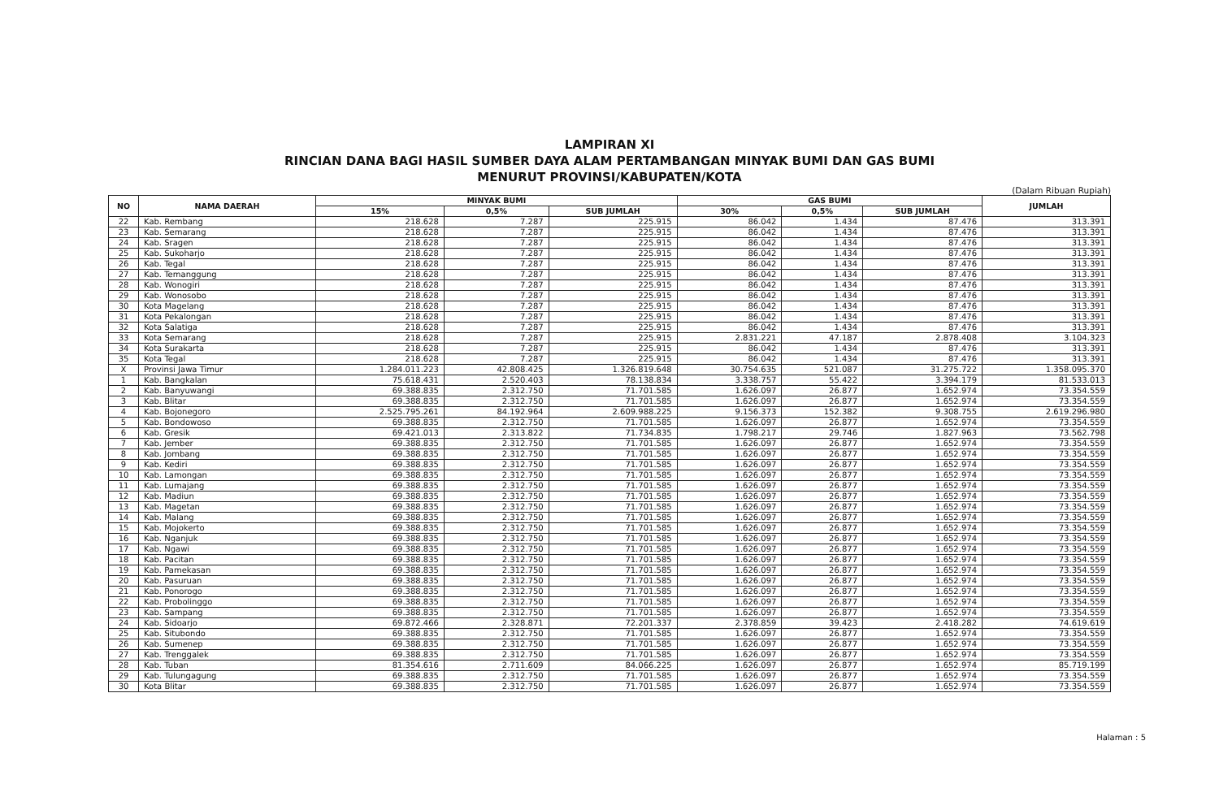LAMPIRAN XI
RINCIAN DANA BAGI HASIL SUMBER DAYA ALAM PERTAMBANGAN MINYAK BUMI DAN GAS BUMI
MENURUT PROVINSI/KABUPATEN/KOTA
(Dalam Ribuan Rupiah)
| NO | NAMA DAERAH | MINYAK BUMI | | | GAS BUMI | | | JUMLAH |
| --- | --- | --- | --- | --- | --- | --- | --- | --- |
| | | 15% | 0,5% | SUB JUMLAH | 30% | 0,5% | SUB JUMLAH | |
| 22 | Kab. Rembang | 218.628 | 7.287 | 225.915 | 86.042 | 1.434 | 87.476 | 313.391 |
| 23 | Kab. Semarang | 218.628 | 7.287 | 225.915 | 86.042 | 1.434 | 87.476 | 313.391 |
| 24 | Kab. Sragen | 218.628 | 7.287 | 225.915 | 86.042 | 1.434 | 87.476 | 313.391 |
| 25 | Kab. Sukoharjo | 218.628 | 7.287 | 225.915 | 86.042 | 1.434 | 87.476 | 313.391 |
| 26 | Kab. Tegal | 218.628 | 7.287 | 225.915 | 86.042 | 1.434 | 87.476 | 313.391 |
| 27 | Kab. Temanggung | 218.628 | 7.287 | 225.915 | 86.042 | 1.434 | 87.476 | 313.391 |
| 28 | Kab. Wonogiri | 218.628 | 7.287 | 225.915 | 86.042 | 1.434 | 87.476 | 313.391 |
| 29 | Kab. Wonosobo | 218.628 | 7.287 | 225.915 | 86.042 | 1.434 | 87.476 | 313.391 |
| 30 | Kota Magelang | 218.628 | 7.287 | 225.915 | 86.042 | 1.434 | 87.476 | 313.391 |
| 31 | Kota Pekalongan | 218.628 | 7.287 | 225.915 | 86.042 | 1.434 | 87.476 | 313.391 |
| 32 | Kota Salatiga | 218.628 | 7.287 | 225.915 | 86.042 | 1.434 | 87.476 | 313.391 |
| 33 | Kota Semarang | 218.628 | 7.287 | 225.915 | 2.831.221 | 47.187 | 2.878.408 | 3.104.323 |
| 34 | Kota Surakarta | 218.628 | 7.287 | 225.915 | 86.042 | 1.434 | 87.476 | 313.391 |
| 35 | Kota Tegal | 218.628 | 7.287 | 225.915 | 86.042 | 1.434 | 87.476 | 313.391 |
| X | Provinsi Jawa Timur | 1.284.011.223 | 42.808.425 | 1.326.819.648 | 30.754.635 | 521.087 | 31.275.722 | 1.358.095.370 |
| 1 | Kab. Bangkalan | 75.618.431 | 2.520.403 | 78.138.834 | 3.338.757 | 55.422 | 3.394.179 | 81.533.013 |
| 2 | Kab. Banyuwangi | 69.388.835 | 2.312.750 | 71.701.585 | 1.626.097 | 26.877 | 1.652.974 | 73.354.559 |
| 3 | Kab. Blitar | 69.388.835 | 2.312.750 | 71.701.585 | 1.626.097 | 26.877 | 1.652.974 | 73.354.559 |
| 4 | Kab. Bojonegoro | 2.525.795.261 | 84.192.964 | 2.609.988.225 | 9.156.373 | 152.382 | 9.308.755 | 2.619.296.980 |
| 5 | Kab. Bondowoso | 69.388.835 | 2.312.750 | 71.701.585 | 1.626.097 | 26.877 | 1.652.974 | 73.354.559 |
| 6 | Kab. Gresik | 69.421.013 | 2.313.822 | 71.734.835 | 1.798.217 | 29.746 | 1.827.963 | 73.562.798 |
| 7 | Kab. Jember | 69.388.835 | 2.312.750 | 71.701.585 | 1.626.097 | 26.877 | 1.652.974 | 73.354.559 |
| 8 | Kab. Jombang | 69.388.835 | 2.312.750 | 71.701.585 | 1.626.097 | 26.877 | 1.652.974 | 73.354.559 |
| 9 | Kab. Kediri | 69.388.835 | 2.312.750 | 71.701.585 | 1.626.097 | 26.877 | 1.652.974 | 73.354.559 |
| 10 | Kab. Lamongan | 69.388.835 | 2.312.750 | 71.701.585 | 1.626.097 | 26.877 | 1.652.974 | 73.354.559 |
| 11 | Kab. Lumajang | 69.388.835 | 2.312.750 | 71.701.585 | 1.626.097 | 26.877 | 1.652.974 | 73.354.559 |
| 12 | Kab. Madiun | 69.388.835 | 2.312.750 | 71.701.585 | 1.626.097 | 26.877 | 1.652.974 | 73.354.559 |
| 13 | Kab. Magetan | 69.388.835 | 2.312.750 | 71.701.585 | 1.626.097 | 26.877 | 1.652.974 | 73.354.559 |
| 14 | Kab. Malang | 69.388.835 | 2.312.750 | 71.701.585 | 1.626.097 | 26.877 | 1.652.974 | 73.354.559 |
| 15 | Kab. Mojokerto | 69.388.835 | 2.312.750 | 71.701.585 | 1.626.097 | 26.877 | 1.652.974 | 73.354.559 |
| 16 | Kab. Nganjuk | 69.388.835 | 2.312.750 | 71.701.585 | 1.626.097 | 26.877 | 1.652.974 | 73.354.559 |
| 17 | Kab. Ngawi | 69.388.835 | 2.312.750 | 71.701.585 | 1.626.097 | 26.877 | 1.652.974 | 73.354.559 |
| 18 | Kab. Pacitan | 69.388.835 | 2.312.750 | 71.701.585 | 1.626.097 | 26.877 | 1.652.974 | 73.354.559 |
| 19 | Kab. Pamekasan | 69.388.835 | 2.312.750 | 71.701.585 | 1.626.097 | 26.877 | 1.652.974 | 73.354.559 |
| 20 | Kab. Pasuruan | 69.388.835 | 2.312.750 | 71.701.585 | 1.626.097 | 26.877 | 1.652.974 | 73.354.559 |
| 21 | Kab. Ponorogo | 69.388.835 | 2.312.750 | 71.701.585 | 1.626.097 | 26.877 | 1.652.974 | 73.354.559 |
| 22 | Kab. Probolinggo | 69.388.835 | 2.312.750 | 71.701.585 | 1.626.097 | 26.877 | 1.652.974 | 73.354.559 |
| 23 | Kab. Sampang | 69.388.835 | 2.312.750 | 71.701.585 | 1.626.097 | 26.877 | 1.652.974 | 73.354.559 |
| 24 | Kab. Sidoarjo | 69.872.466 | 2.328.871 | 72.201.337 | 2.378.859 | 39.423 | 2.418.282 | 74.619.619 |
| 25 | Kab. Situbondo | 69.388.835 | 2.312.750 | 71.701.585 | 1.626.097 | 26.877 | 1.652.974 | 73.354.559 |
| 26 | Kab. Sumenep | 69.388.835 | 2.312.750 | 71.701.585 | 1.626.097 | 26.877 | 1.652.974 | 73.354.559 |
| 27 | Kab. Trenggalek | 69.388.835 | 2.312.750 | 71.701.585 | 1.626.097 | 26.877 | 1.652.974 | 73.354.559 |
| 28 | Kab. Tuban | 81.354.616 | 2.711.609 | 84.066.225 | 1.626.097 | 26.877 | 1.652.974 | 85.719.199 |
| 29 | Kab. Tulungagung | 69.388.835 | 2.312.750 | 71.701.585 | 1.626.097 | 26.877 | 1.652.974 | 73.354.559 |
| 30 | Kota Blitar | 69.388.835 | 2.312.750 | 71.701.585 | 1.626.097 | 26.877 | 1.652.974 | 73.354.559 |
Halaman : 5